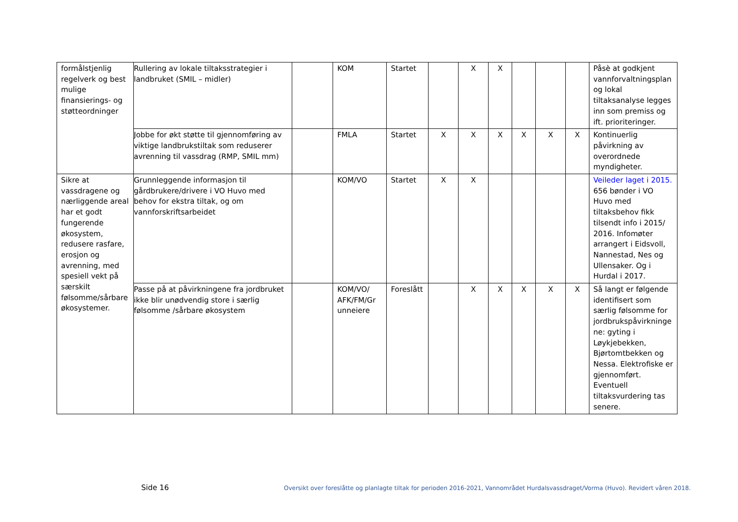| formålstjenlig regelverk og best mulige finansierings- og støtteordninger | Rullering av lokale tiltaksstrategier i landbruket (SMIL – midler) | | KOM | Startet | | X | X | | | | Påsè at godkjent vannforvaltningsplan og lokal tiltaksanalyse legges inn som premiss og ift. prioriteringer. |
| | Jobbe for økt støtte til gjennomføring av viktige landbrukstiltak som reduserer avrenning til vassdrag (RMP, SMIL mm) | | FMLA | Startet | X | X | X | X | X | X | Kontinuerlig påvirkning av overordnede myndigheter. |
| Sikre at vassdragene og nærliggende areal har et godt fungerende økosystem, redusere rasfare, erosjon og avrenning, med spesiell vekt på særskilt følsomme/sårbare økosystemer. | Grunnleggende informasjon til gårdbrukere/drivere i VO Huvo med behov for ekstra tiltak, og om vannforskriftsarbeidet | | KOM/VO | Startet | X | X | | | | | Veileder laget i 2015. 656 bønder i VO Huvo med tiltaksbehov fikk tilsendt info i 2015/ 2016. Infomøter arrangert i Eidsvoll, Nannestad, Nes og Ullensaker. Og i Hurdal i 2017. |
| | Passe på at påvirkningene fra jordbruket ikke blir unødvendig store i særlig følsomme /sårbare økosystem | | KOM/VO/ AFK/FM/Gr unneiere | Foreslått | | X | X | X | X | X | Så langt er følgende identifisert som særlig følsomme for jordbrukspåvirkninge ne: gyting i Løykjebekken, Bjørtomtbekken og Nessa. Elektrofiske er gjennomført. Eventuell tiltaksvurdering tas senere. |
Side 16
Oversikt over foreslåtte og planlagte tiltak for perioden 2016-2021, Vannområdet Hurdalsvassdraget/Vorma (Huvo). Revidert våren 2018.